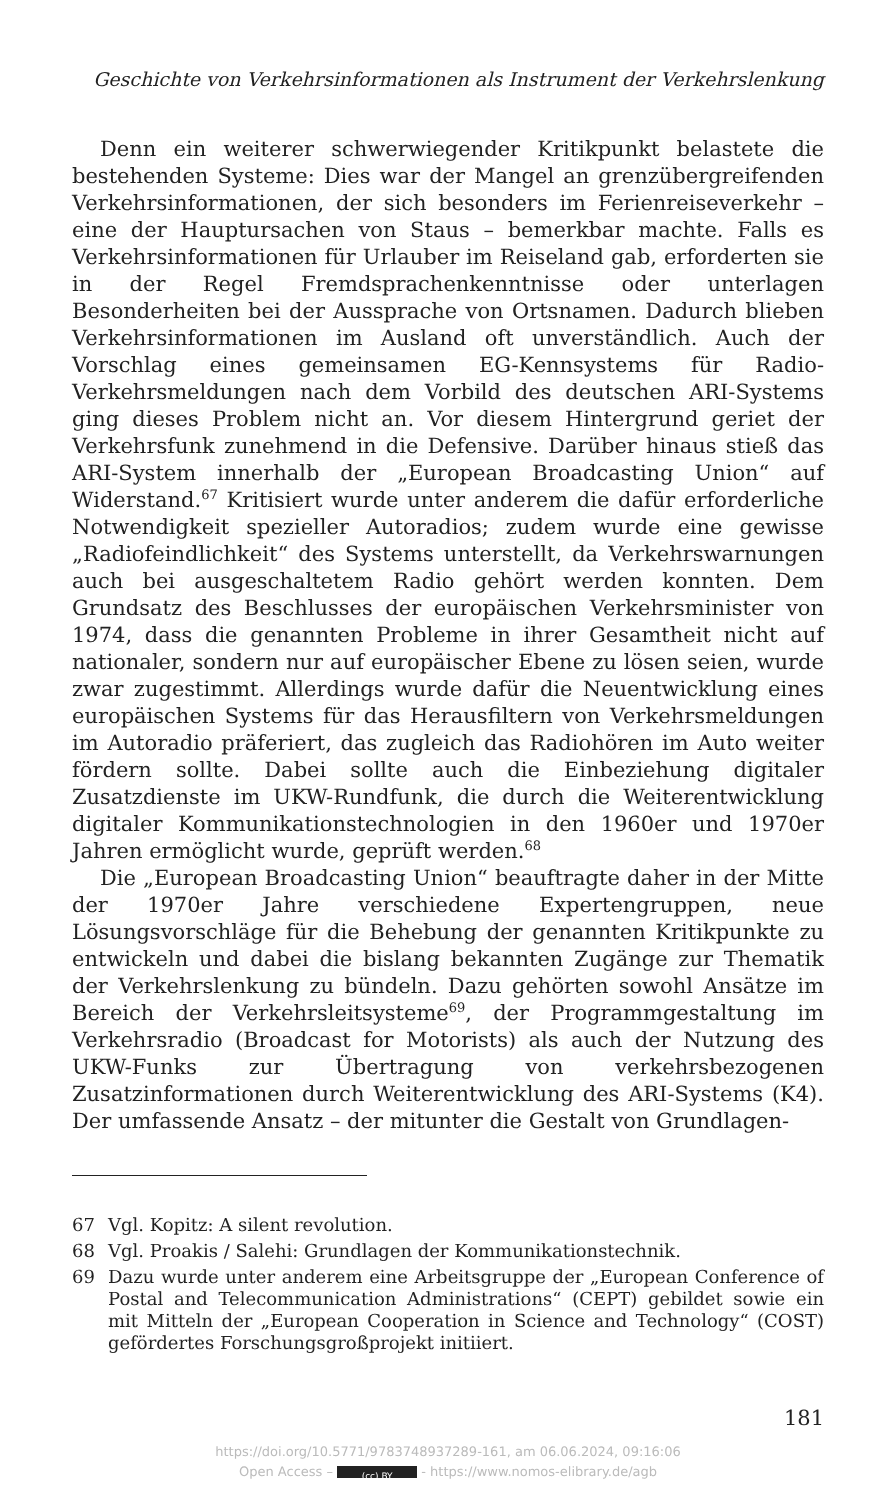Geschichte von Verkehrsinformationen als Instrument der Verkehrslenkung
Denn ein weiterer schwerwiegender Kritikpunkt belastete die bestehenden Systeme: Dies war der Mangel an grenzübergreifenden Verkehrsinformationen, der sich besonders im Ferienreiseverkehr – eine der Hauptursachen von Staus – bemerkbar machte. Falls es Verkehrsinformationen für Urlauber im Reiseland gab, erforderten sie in der Regel Fremdsprachenkenntnisse oder unterlagen Besonderheiten bei der Aussprache von Ortsnamen. Dadurch blieben Verkehrsinformationen im Ausland oft unverständlich. Auch der Vorschlag eines gemeinsamen EG-Kennsystems für Radio-Verkehrsmeldungen nach dem Vorbild des deutschen ARI-Systems ging dieses Problem nicht an. Vor diesem Hintergrund geriet der Verkehrsfunk zunehmend in die Defensive. Darüber hinaus stieß das ARI-System innerhalb der „European Broadcasting Union“ auf Widerstand.<sup>67</sup> Kritisiert wurde unter anderem die dafür erforderliche Notwendigkeit spezieller Autoradios; zudem wurde eine gewisse „Radiofeindlichkeit“ des Systems unterstellt, da Verkehrswarnungen auch bei ausgeschaltetem Radio gehört werden konnten. Dem Grundsatz des Beschlusses der europäischen Verkehrsminister von 1974, dass die genannten Probleme in ihrer Gesamtheit nicht auf nationaler, sondern nur auf europäischer Ebene zu lösen seien, wurde zwar zugestimmt. Allerdings wurde dafür die Neuentwicklung eines europäischen Systems für das Herausfiltern von Verkehrsmeldungen im Autoradio präferiert, das zugleich das Radiohören im Auto weiter fördern sollte. Dabei sollte auch die Einbeziehung digitaler Zusatzdienste im UKW-Rundfunk, die durch die Weiterentwicklung digitaler Kommunikationstechnologien in den 1960er und 1970er Jahren ermöglicht wurde, geprüft werden.<sup>68</sup>
Die „European Broadcasting Union“ beauftragte daher in der Mitte der 1970er Jahre verschiedene Expertengruppen, neue Lösungsvorschläge für die Behebung der genannten Kritikpunkte zu entwickeln und dabei die bislang bekannten Zugänge zur Thematik der Verkehrslenkung zu bündeln. Dazu gehörten sowohl Ansätze im Bereich der Verkehrsleitsysteme<sup>69</sup>, der Programmgestaltung im Verkehrsradio (Broadcast for Motorists) als auch der Nutzung des UKW-Funks zur Übertragung von verkehrsbezogenen Zusatzinformationen durch Weiterentwicklung des ARI-Systems (K4). Der umfassende Ansatz – der mitunter die Gestalt von Grundlagen-
67 Vgl. Kopitz: A silent revolution.
68 Vgl. Proakis / Salehi: Grundlagen der Kommunikationstechnik.
69 Dazu wurde unter anderem eine Arbeitsgruppe der „European Conference of Postal and Telecommunication Administrations“ (CEPT) gebildet sowie ein mit Mitteln der „European Cooperation in Science and Technology“ (COST) gefördertes Forschungsgroßprojekt initiiert.
181
https://doi.org/10.5771/9783748937289-161, am 06.06.2024, 09:16:06
Open Access – (cc) BY - https://www.nomos-elibrary.de/agb